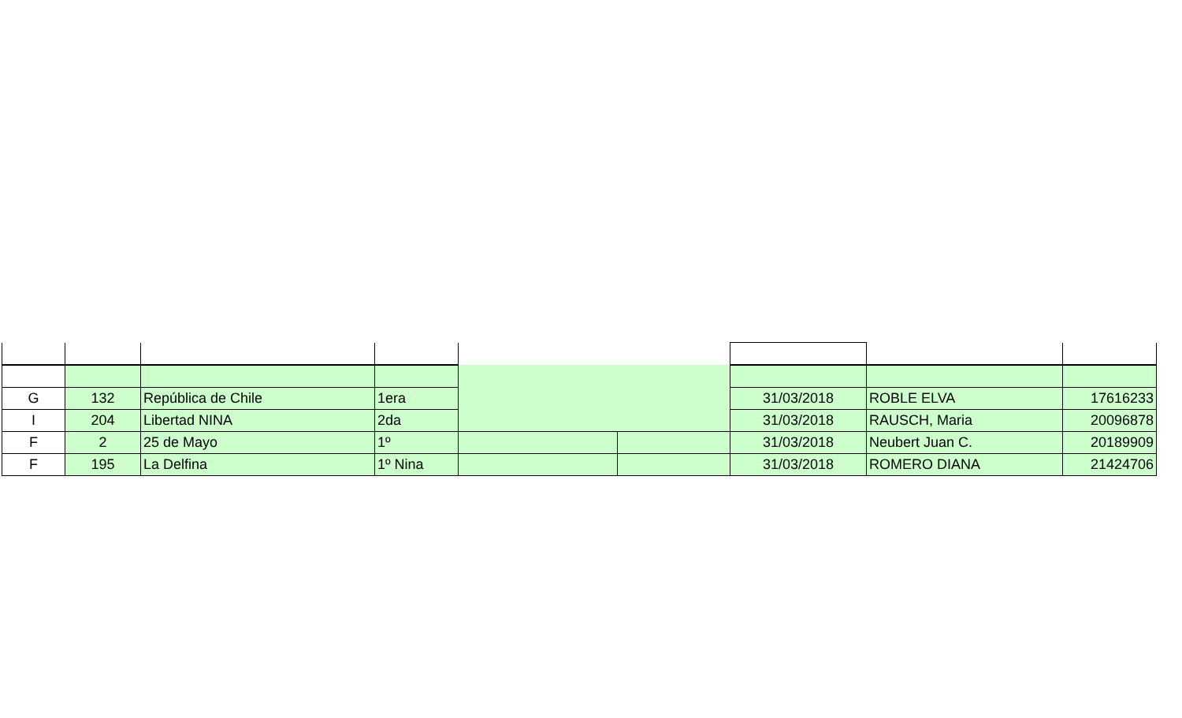| G | 132 | República de Chile | 1era | | | 31/03/2018 | ROBLE ELVA | 17616233 |
| I | 204 | Libertad NINA | 2da | | | 31/03/2018 | RAUSCH, Maria | 20096878 |
| F | 2 | 25 de Mayo | 1º | | | 31/03/2018 | Neubert Juan C. | 20189909 |
| F | 195 | La Delfina | 1º Nina | | | 31/03/2018 | ROMERO DIANA | 21424706 |